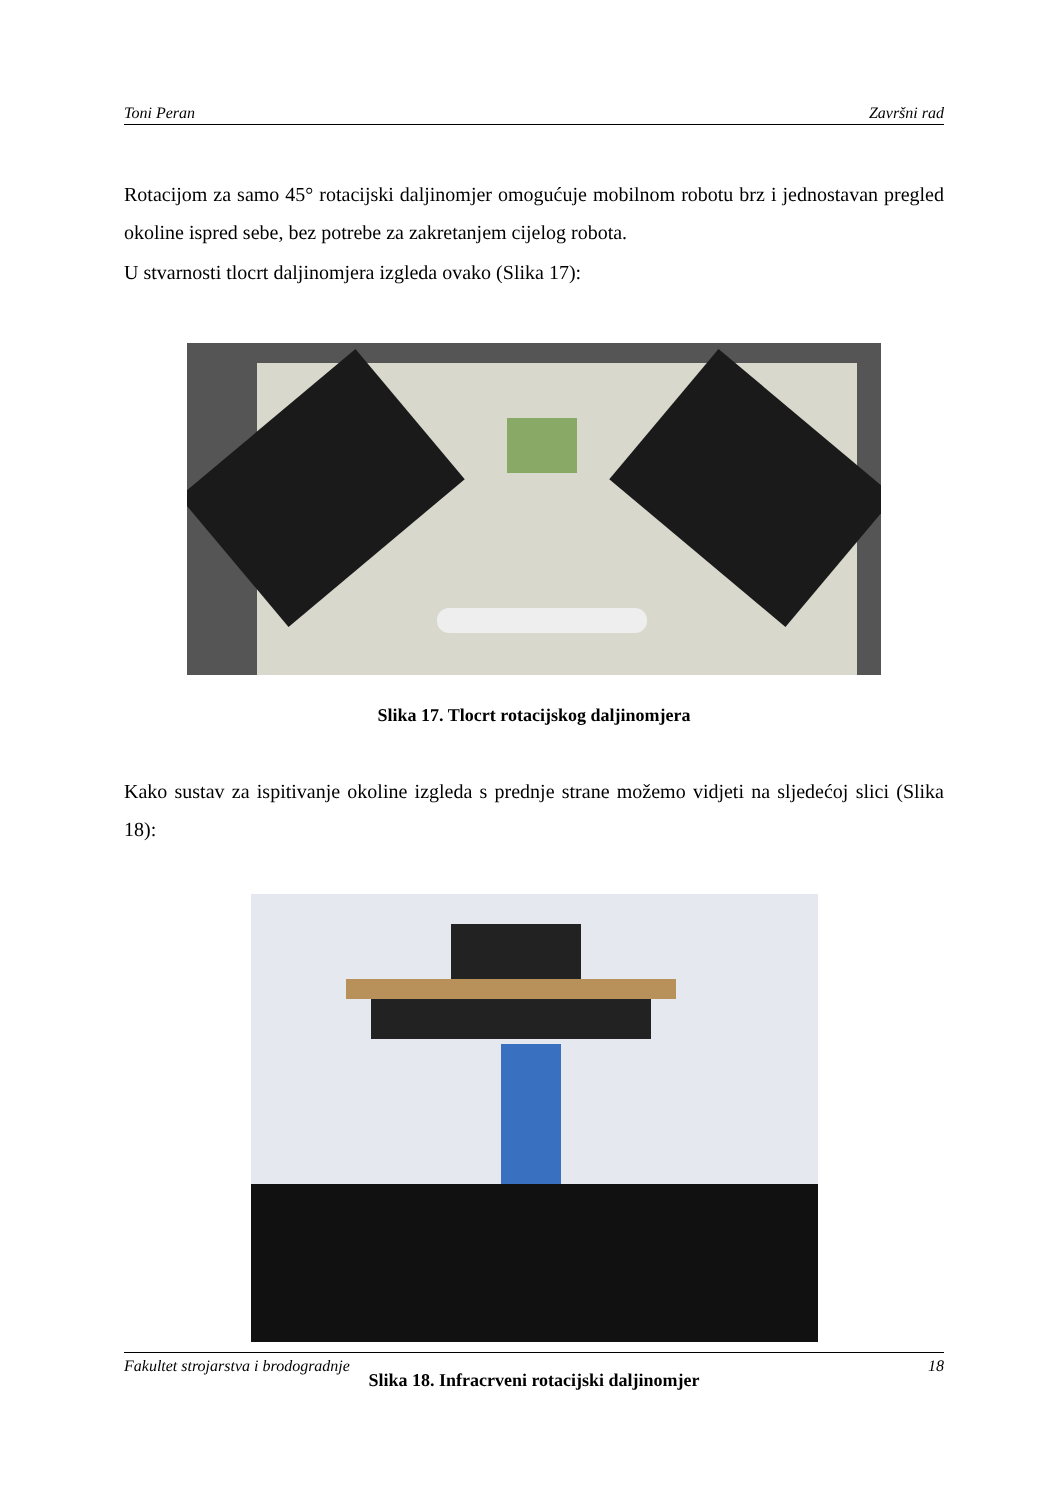Toni Peran Završni rad
Rotacijom za samo 45° rotacijski daljinomjer omogućuje mobilnom robotu brz i jednostavan pregled okoline ispred sebe, bez potrebe za zakretanjem cijelog robota.
U stvarnosti tlocrt daljinomjera izgleda ovako (Slika 17):
Slika 17. Tlocrt rotacijskog daljinomjera
Kako sustav za ispitivanje okoline izgleda s prednje strane možemo vidjeti na sljedećoj slici (Slika 18):
Slika 18. Infracrveni rotacijski daljinomjer
Fakultet strojarstva i brodogradnje 18